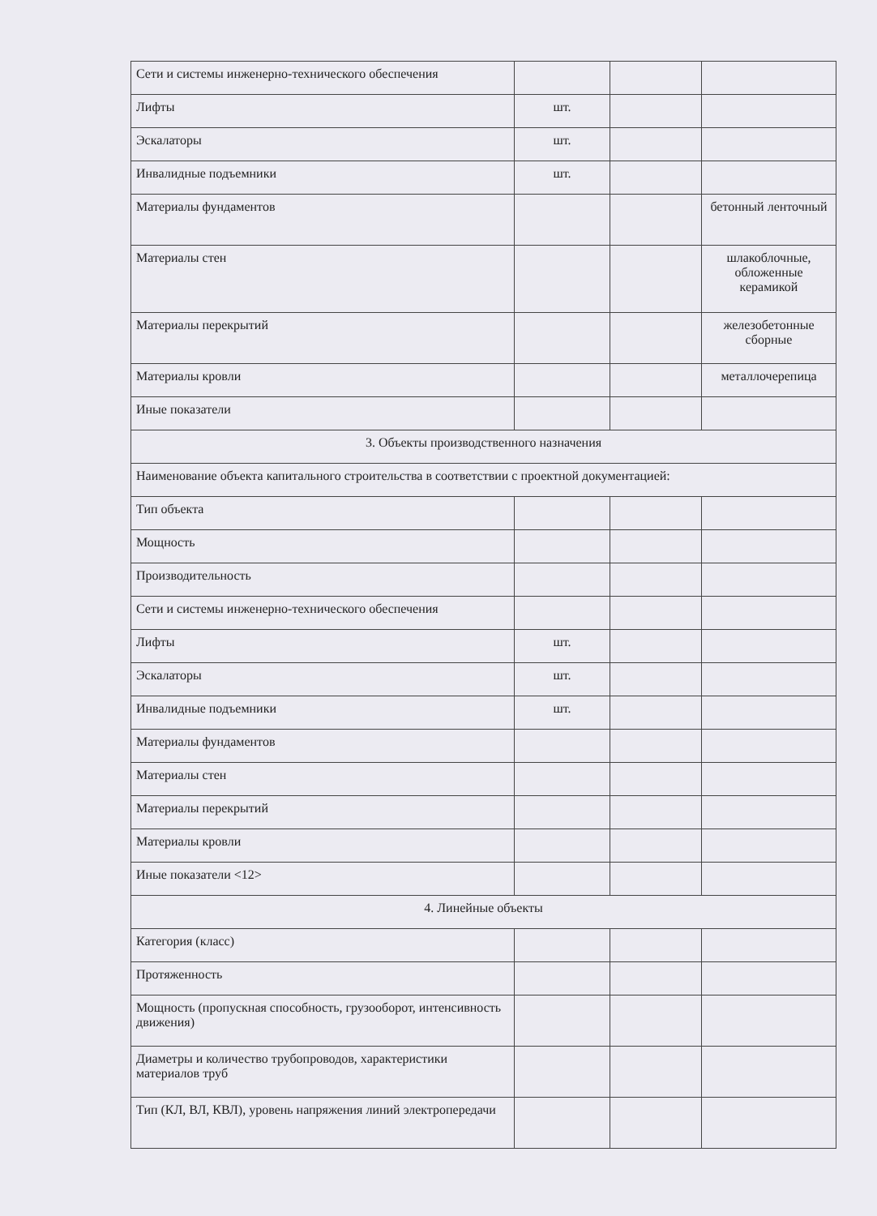| Сети и системы инженерно-технического обеспечения | | | |
| Лифты | шт. | | |
| Эскалаторы | шт. | | |
| Инвалидные подъемники | шт. | | |
| Материалы фундаментов | | | бетонный ленточный |
| Материалы стен | | | шлакоблочные, обложенные керамикой |
| Материалы перекрытий | | | железобетонные сборные |
| Материалы кровли | | | металлочерепица |
| Иные показатели | | | |
| 3. Объекты производственного назначения | | | |
| Наименование объекта капитального строительства в соответствии с проектной документацией: | | | |
| Тип объекта | | | |
| Мощность | | | |
| Производительность | | | |
| Сети и системы инженерно-технического обеспечения | | | |
| Лифты | шт. | | |
| Эскалаторы | шт. | | |
| Инвалидные подъемники | шт. | | |
| Материалы фундаментов | | | |
| Материалы стен | | | |
| Материалы перекрытий | | | |
| Материалы кровли | | | |
| Иные показатели <12> | | | |
| 4. Линейные объекты | | | |
| Категория (класс) | | | |
| Протяженность | | | |
| Мощность (пропускная способность, грузооборот, интенсивность движения) | | | |
| Диаметры и количество трубопроводов, характеристики материалов труб | | | |
| Тип (КЛ, ВЛ, КВЛ), уровень напряжения линий электропередачи | | | |